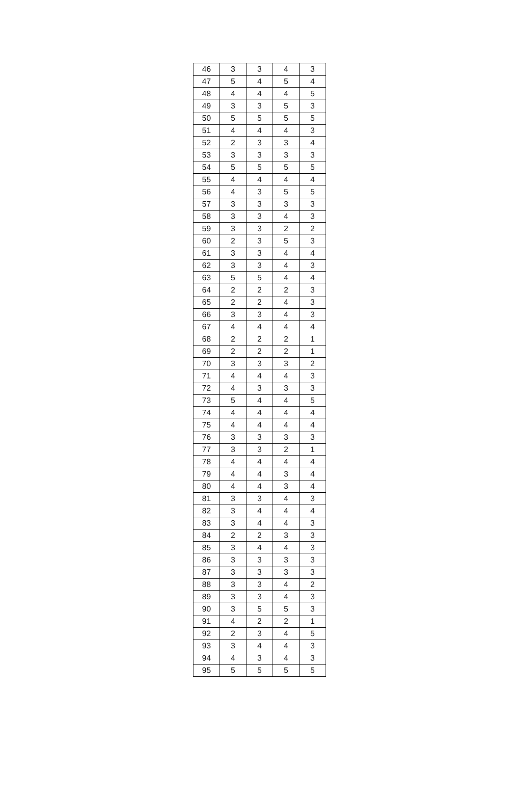| 46 | 3 | 3 | 4 | 3 |
| 47 | 5 | 4 | 5 | 4 |
| 48 | 4 | 4 | 4 | 5 |
| 49 | 3 | 3 | 5 | 3 |
| 50 | 5 | 5 | 5 | 5 |
| 51 | 4 | 4 | 4 | 3 |
| 52 | 2 | 3 | 3 | 4 |
| 53 | 3 | 3 | 3 | 3 |
| 54 | 5 | 5 | 5 | 5 |
| 55 | 4 | 4 | 4 | 4 |
| 56 | 4 | 3 | 5 | 5 |
| 57 | 3 | 3 | 3 | 3 |
| 58 | 3 | 3 | 4 | 3 |
| 59 | 3 | 3 | 2 | 2 |
| 60 | 2 | 3 | 5 | 3 |
| 61 | 3 | 3 | 4 | 4 |
| 62 | 3 | 3 | 4 | 3 |
| 63 | 5 | 5 | 4 | 4 |
| 64 | 2 | 2 | 2 | 3 |
| 65 | 2 | 2 | 4 | 3 |
| 66 | 3 | 3 | 4 | 3 |
| 67 | 4 | 4 | 4 | 4 |
| 68 | 2 | 2 | 2 | 1 |
| 69 | 2 | 2 | 2 | 1 |
| 70 | 3 | 3 | 3 | 2 |
| 71 | 4 | 4 | 4 | 3 |
| 72 | 4 | 3 | 3 | 3 |
| 73 | 5 | 4 | 4 | 5 |
| 74 | 4 | 4 | 4 | 4 |
| 75 | 4 | 4 | 4 | 4 |
| 76 | 3 | 3 | 3 | 3 |
| 77 | 3 | 3 | 2 | 1 |
| 78 | 4 | 4 | 4 | 4 |
| 79 | 4 | 4 | 3 | 4 |
| 80 | 4 | 4 | 3 | 4 |
| 81 | 3 | 3 | 4 | 3 |
| 82 | 3 | 4 | 4 | 4 |
| 83 | 3 | 4 | 4 | 3 |
| 84 | 2 | 2 | 3 | 3 |
| 85 | 3 | 4 | 4 | 3 |
| 86 | 3 | 3 | 3 | 3 |
| 87 | 3 | 3 | 3 | 3 |
| 88 | 3 | 3 | 4 | 2 |
| 89 | 3 | 3 | 4 | 3 |
| 90 | 3 | 5 | 5 | 3 |
| 91 | 4 | 2 | 2 | 1 |
| 92 | 2 | 3 | 4 | 5 |
| 93 | 3 | 4 | 4 | 3 |
| 94 | 4 | 3 | 4 | 3 |
| 95 | 5 | 5 | 5 | 5 |